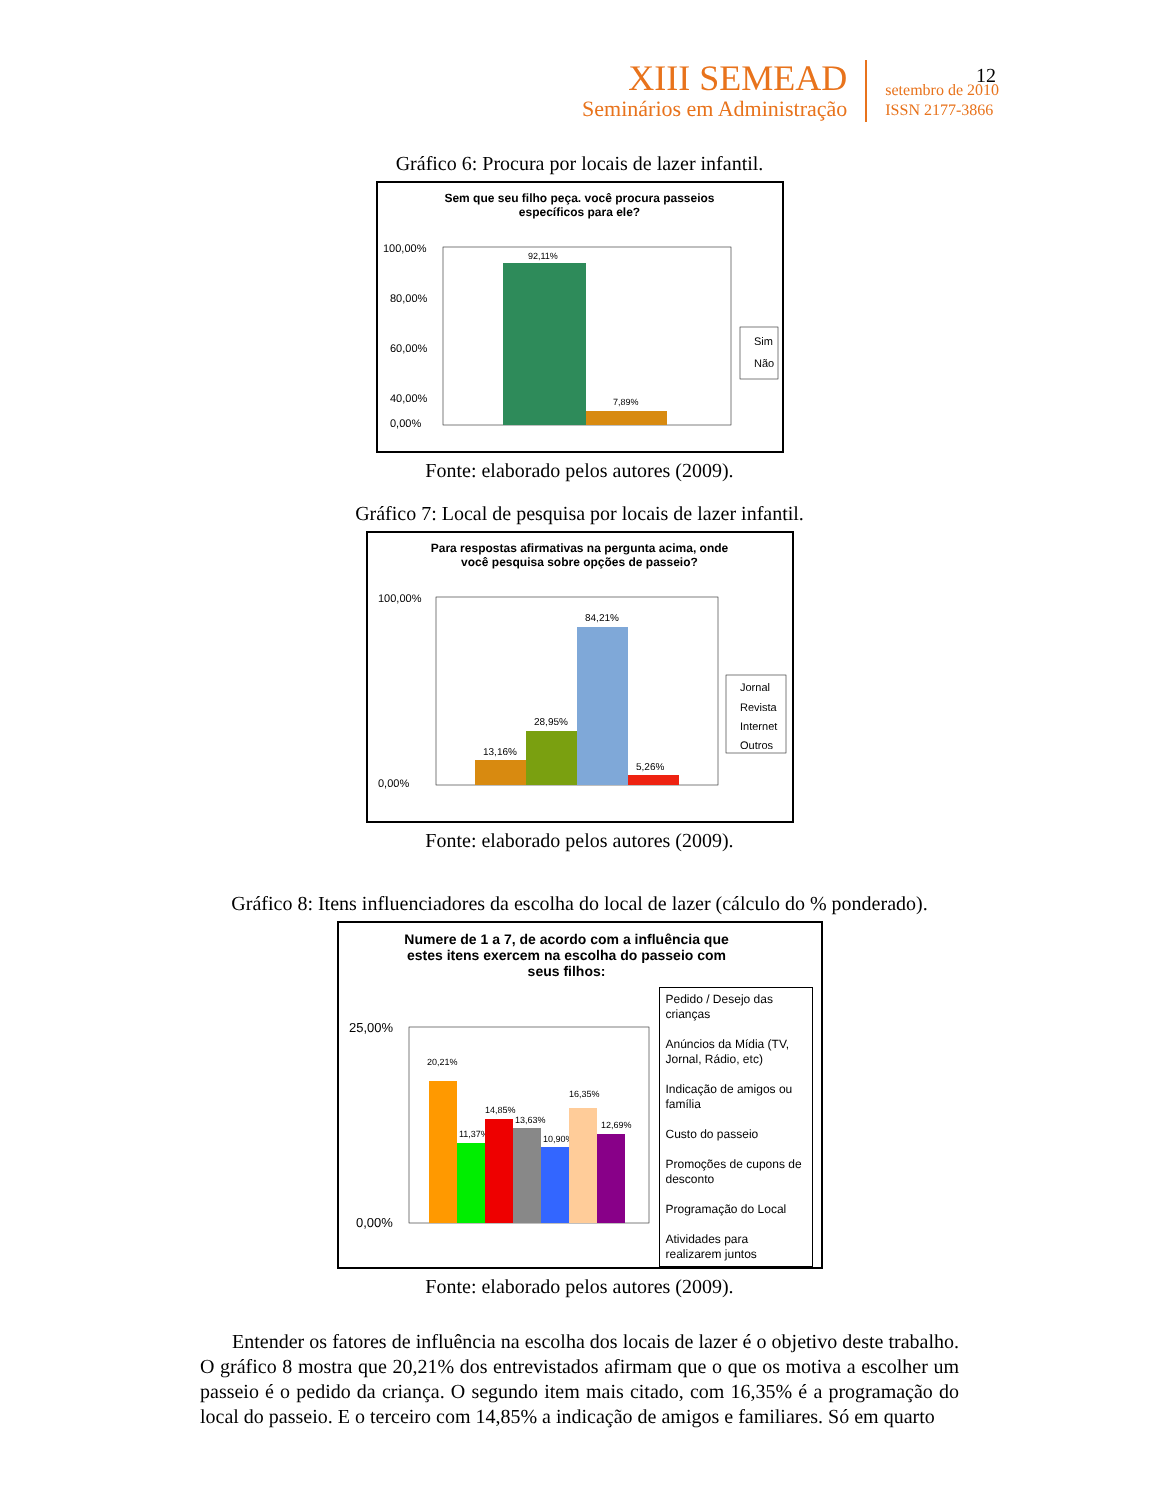XIII SEMEAD
Seminários em Administração
setembro de 2010
ISSN 2177-3866
12
Gráfico 6: Procura por locais de lazer infantil.
Sem que seu filho peça. você procura passeios
específicos para ele?
100,00%
80,00%
60,00%
40,00%
92,11%
7,89%
0,00%
Sim
Não
Fonte: elaborado pelos autores (2009).
Gráfico 7: Local de pesquisa por locais de lazer infantil.
Para respostas afirmativas na pergunta acima, onde
você pesquisa sobre opções de passeio?
100,00%
0,00%
13,16%
28,95%
84,21%
5,26%
Jornal
Revista
Internet
Outros
Fonte: elaborado pelos autores (2009).
Gráfico 8: Itens influenciadores da escolha do local de lazer (cálculo do % ponderado).
Numere de 1 a 7, de acordo com a influência que
estes itens exercem na escolha do passeio com
seus filhos:
25,00%
0,00%
20,21%
11,37%
14,85%
13,63%
10,90%
16,35%
12,69%
Pedido / Desejo das crianças
Anúncios da Mídia (TV, Jornal, Rádio, etc)
Indicação de amigos ou família
Custo do passeio
Promoções de cupons de desconto
Programação do Local
Atividades para realizarem juntos
Fonte: elaborado pelos autores (2009).
Entender os fatores de influência na escolha dos locais de lazer é o objetivo deste trabalho. O gráfico 8 mostra que 20,21% dos entrevistados afirmam que o que os motiva a escolher um passeio é o pedido da criança. O segundo item mais citado, com 16,35% é a programação do local do passeio. E o terceiro com 14,85% a indicação de amigos e familiares. Só em quarto